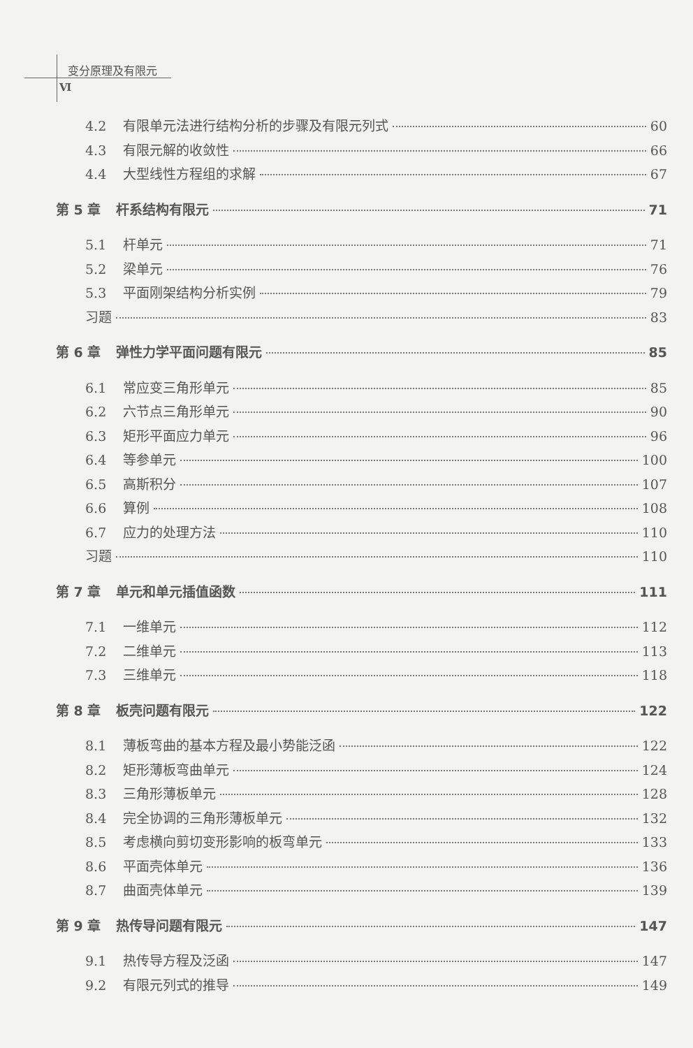变分原理及有限元
Ⅵ
4.2 有限单元法进行结构分析的步骤及有限元列式 60
4.3 有限元解的收敛性 66
4.4 大型线性方程组的求解 67
第 5 章 杆系结构有限元 71
5.1 杆单元 71
5.2 梁单元 76
5.3 平面刚架结构分析实例 79
习题 83
第 6 章 弹性力学平面问题有限元 85
6.1 常应变三角形单元 85
6.2 六节点三角形单元 90
6.3 矩形平面应力单元 96
6.4 等参单元 100
6.5 高斯积分 107
6.6 算例 108
6.7 应力的处理方法 110
习题 110
第 7 章 单元和单元插值函数 111
7.1 一维单元 112
7.2 二维单元 113
7.3 三维单元 118
第 8 章 板壳问题有限元 122
8.1 薄板弯曲的基本方程及最小势能泛函 122
8.2 矩形薄板弯曲单元 124
8.3 三角形薄板单元 128
8.4 完全协调的三角形薄板单元 132
8.5 考虑横向剪切变形影响的板弯单元 133
8.6 平面壳体单元 136
8.7 曲面壳体单元 139
第 9 章 热传导问题有限元 147
9.1 热传导方程及泛函 147
9.2 有限元列式的推导 149